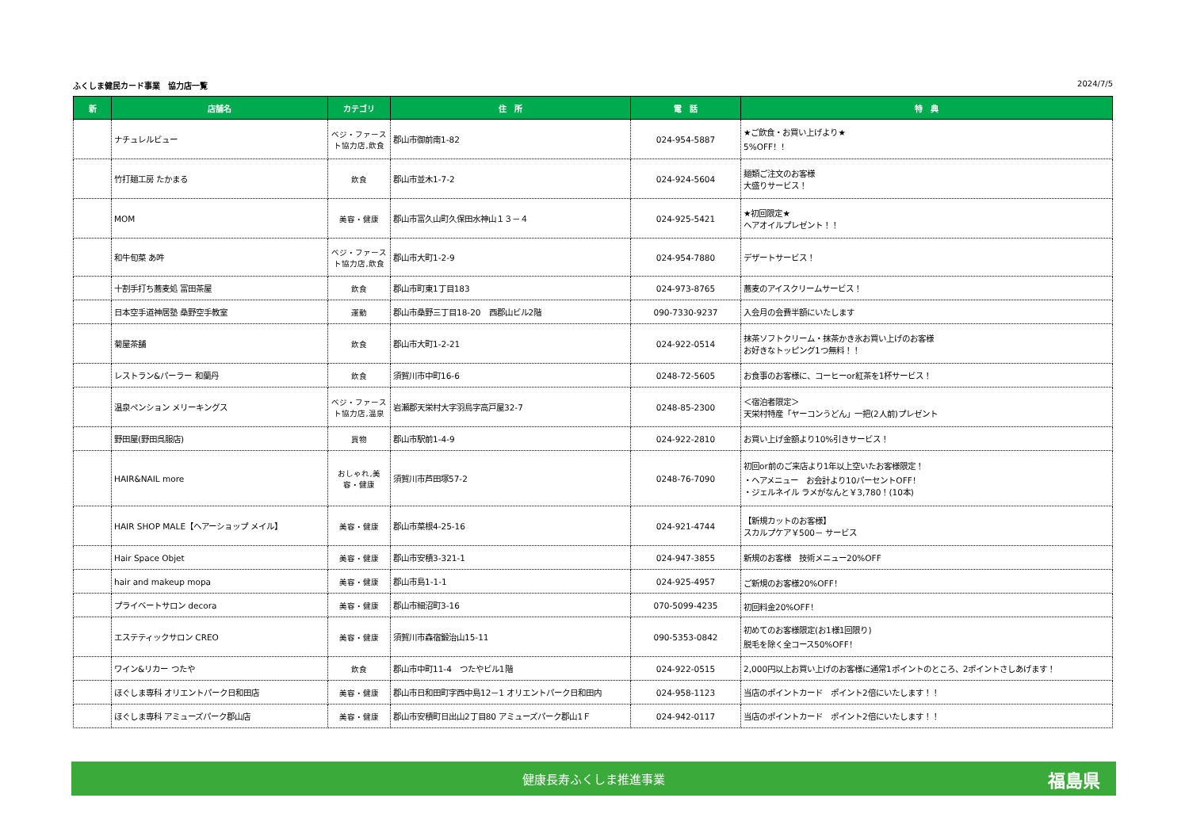ふくしま健民カード事業　協力店一覧 2024/7/5
| 新 | 店舗名 | カテゴリ | 住 所 | 電 話 | 特 典 |
| --- | --- | --- | --- | --- | --- |
| | ナチュレルビュー | ベジ・ファースト協力店,飲食 | 郡山市御前南1-82 | 024-954-5887 | ★ご飲食・お買い上げより★ 5%OFF！！ |
| | 竹打麺工房 たかまる | 飲食 | 郡山市並木1-7-2 | 024-924-5604 | 麺類ご注文のお客様 大盛りサービス！ |
| | MOM | 美容・健康 | 郡山市富久山町久保田水神山１３－４ | 024-925-5421 | ★初回限定★ ヘアオイルプレゼント！！ |
| | 和牛旬菜 あ吽 | ベジ・ファースト協力店,飲食 | 郡山市大町1-2-9 | 024-954-7880 | デザートサービス！ |
| | 十割手打ち蕎麦処 富田茶屋 | 飲食 | 郡山市町東1丁目183 | 024-973-8765 | 蕎麦のアイスクリームサービス！ |
| | 日本空手道神居塾 桑野空手教室 | 運動 | 郡山市桑野三丁目18-20 西郡山ビル2階 | 090-7330-9237 | 入会月の会費半額にいたします |
| | 菊屋茶舗 | 飲食 | 郡山市大町1-2-21 | 024-922-0514 | 抹茶ソフトクリーム・抹茶かき氷お買い上げのお客様 お好きなトッピング1つ無料！！ |
| | レストラン&パーラー 和蘭丹 | 飲食 | 須賀川市中町16-6 | 0248-72-5605 | お食事のお客様に、コーヒーor紅茶を1杯サービス！ |
| | 温泉ペンション メリーキングス | ベジ・ファースト協力店,温泉 | 岩瀬郡天栄村大字羽鳥字高戸屋32-7 | 0248-85-2300 | ＜宿泊者限定＞ 天栄村特産「ヤーコンうどん」一把(2人前)プレゼント |
| | 野田屋(野田呉服店) | 買物 | 郡山市駅前1-4-9 | 024-922-2810 | お買い上げ金額より10%引きサービス！ |
| | HAIR&NAIL more | おしゃれ,美容・健康 | 須賀川市芦田塚57-2 | 0248-76-7090 | 初回or前のご来店より1年以上空いたお客様限定！ ・ヘアメニュー お会計より10パーセントOFF！ ・ジェルネイル ラメがなんと￥3,780！(10本) |
| | HAIR SHOP MALE【ヘアーショップ メイル】 | 美容・健康 | 郡山市菜根4-25-16 | 024-921-4744 | 【新規カットのお客様】 スカルプケア￥500－ サービス |
| | Hair Space Objet | 美容・健康 | 郡山市安積3-321-1 | 024-947-3855 | 新規のお客様 技術メニュー20%OFF |
| | hair and makeup mopa | 美容・健康 | 郡山市島1-1-1 | 024-925-4957 | ご新規のお客様20%OFF！ |
| | プライベートサロン decora | 美容・健康 | 郡山市細沼町3-16 | 070-5099-4235 | 初回料金20%OFF！ |
| | エステティックサロン CREO | 美容・健康 | 須賀川市森宿鍛治山15-11 | 090-5353-0842 | 初めてのお客様限定(お1様1回限り) 脱毛を除く全コース50%OFF！ |
| | ワイン&リカー つたや | 飲食 | 郡山市中町11-4 つたやビル1階 | 024-922-0515 | 2,000円以上お買い上げのお客様に通常1ポイントのところ、2ポイントさしあげます！ |
| | ほぐしま専科 オリエントパーク日和田店 | 美容・健康 | 郡山市日和田町字西中島12－1 オリエントパーク日和田内 | 024-958-1123 | 当店のポイントカード ポイント2倍にいたします！！ |
| | ほぐしま専科 アミューズパーク郡山店 | 美容・健康 | 郡山市安積町日出山2丁目80 アミューズパーク郡山1Ｆ | 024-942-0117 | 当店のポイントカード ポイント2倍にいたします！！ |
健康長寿ふくしま推進事業 福島県